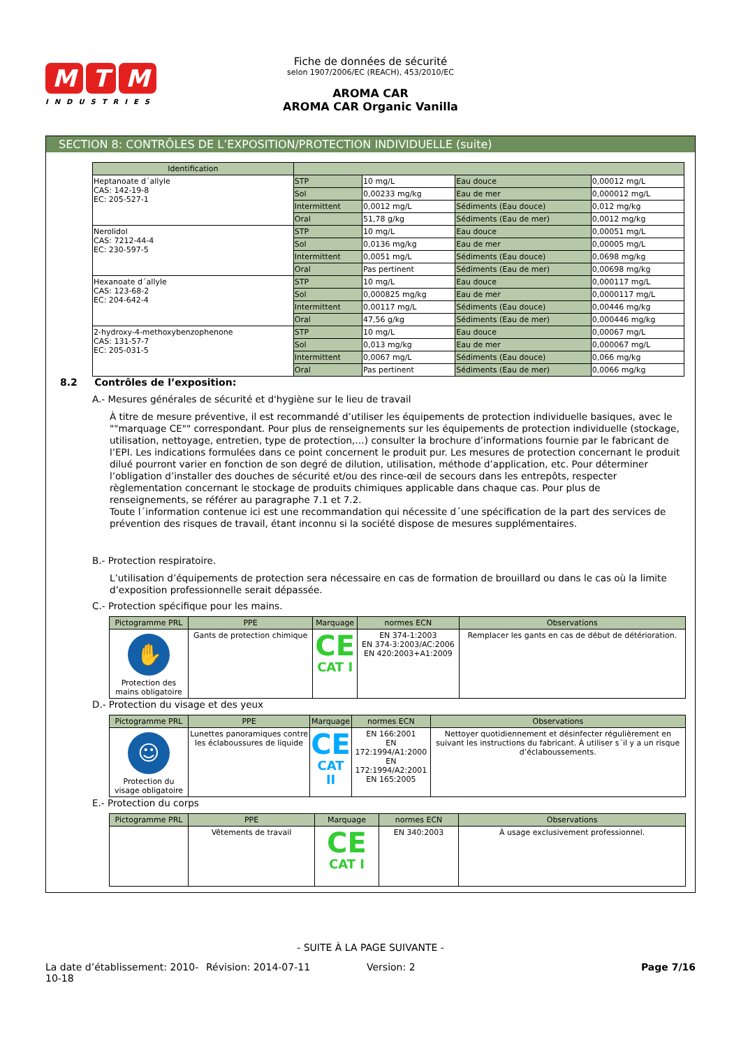M T M
INDUSTRIES
Fiche de données de sécurité
selon 1907/2006/EC (REACH), 453/2010/EC
AROMA CAR
AROMA CAR Organic Vanilla
SECTION 8: CONTRÔLES DE L’EXPOSITION/PROTECTION INDIVIDUELLE (suite)
| Identification | | | | |
| --- | --- | --- | --- | --- |
| Heptanoate d´allyle CAS: 142-19-8 EC: 205-527-1 | STP | 10 mg/L | Eau douce | 0,00012 mg/L |
| | Sol | 0,00233 mg/kg | Eau de mer | 0,000012 mg/L |
| | Intermittent | 0,0012 mg/L | Sédiments (Eau douce) | 0,012 mg/kg |
| | Oral | 51,78 g/kg | Sédiments (Eau de mer) | 0,0012 mg/kg |
| Nerolidol CAS: 7212-44-4 EC: 230-597-5 | STP | 10 mg/L | Eau douce | 0,00051 mg/L |
| | Sol | 0,0136 mg/kg | Eau de mer | 0,00005 mg/L |
| | Intermittent | 0,0051 mg/L | Sédiments (Eau douce) | 0,0698 mg/kg |
| | Oral | Pas pertinent | Sédiments (Eau de mer) | 0,00698 mg/kg |
| Hexanoate d´allyle CAS: 123-68-2 EC: 204-642-4 | STP | 10 mg/L | Eau douce | 0,000117 mg/L |
| | Sol | 0,000825 mg/kg | Eau de mer | 0,0000117 mg/L |
| | Intermittent | 0,00117 mg/L | Sédiments (Eau douce) | 0,00446 mg/kg |
| | Oral | 47,56 g/kg | Sédiments (Eau de mer) | 0,000446 mg/kg |
| 2-hydroxy-4-methoxybenzophenone CAS: 131-57-7 EC: 205-031-5 | STP | 10 mg/L | Eau douce | 0,00067 mg/L |
| | Sol | 0,013 mg/kg | Eau de mer | 0,000067 mg/L |
| | Intermittent | 0,0067 mg/L | Sédiments (Eau douce) | 0,066 mg/kg |
| | Oral | Pas pertinent | Sédiments (Eau de mer) | 0,0066 mg/kg |
8.2 Contrôles de l’exposition:
A.- Mesures générales de sécurité et d'hygiène sur le lieu de travail
À titre de mesure préventive, il est recommandé d’utiliser les équipements de protection individuelle basiques, avec le ""marquage CE"" correspondant. Pour plus de renseignements sur les équipements de protection individuelle (stockage, utilisation, nettoyage, entretien, type de protection,…) consulter la brochure d’informations fournie par le fabricant de l’EPI. Les indications formulées dans ce point concernent le produit pur. Les mesures de protection concernant le produit dilué pourront varier en fonction de son degré de dilution, utilisation, méthode d’application, etc. Pour déterminer l’obligation d’installer des douches de sécurité et/ou des rince-œil de secours dans les entrepôts, respecter règlementation concernant le stockage de produits chimiques applicable dans chaque cas. Pour plus de renseignements, se référer au paragraphe 7.1 et 7.2.
Toute l´information contenue ici est une recommandation qui nécessite d´une spécification de la part des services de prévention des risques de travail, étant inconnu si la société dispose de mesures supplémentaires.
B.- Protection respiratoire.
L’utilisation d’équipements de protection sera nécessaire en cas de formation de brouillard ou dans le cas où la limite d’exposition professionnelle serait dépassée.
C.- Protection spécifique pour les mains.
| Pictogramme PRL | PPE | Marquage | normes ECN | Observations |
| --- | --- | --- | --- | --- |
| ✋ Protection des mains obligatoire | Gants de protection chimique | CE CAT I | EN 374-1:2003 EN 374-3:2003/AC:2006 EN 420:2003+A1:2009 | Remplacer les gants en cas de début de détérioration. |
D.- Protection du visage et des yeux
| Pictogramme PRL | PPE | Marquage | normes ECN | Observations |
| --- | --- | --- | --- | --- |
| ☺ Protection du visage obligatoire | Lunettes panoramiques contre les éclaboussures de liquide | CE CAT II | EN 166:2001 EN 172:1994/A1:2000 EN 172:1994/A2:2001 EN 165:2005 | Nettoyer quotidiennement et désinfecter régulièrement en suivant les instructions du fabricant. À utiliser s´il y a un risque d’éclaboussements. |
E.- Protection du corps
| Pictogramme PRL | PPE | Marquage | normes ECN | Observations |
| --- | --- | --- | --- | --- |
| | Vêtements de travail | CE CAT I | EN 340:2003 | À usage exclusivement professionnel. |
- SUITE À LA PAGE SUIVANTE -
La date d’établissement: 2010-10-18
Révision: 2014-07-11 Version: 2 Page 7/16